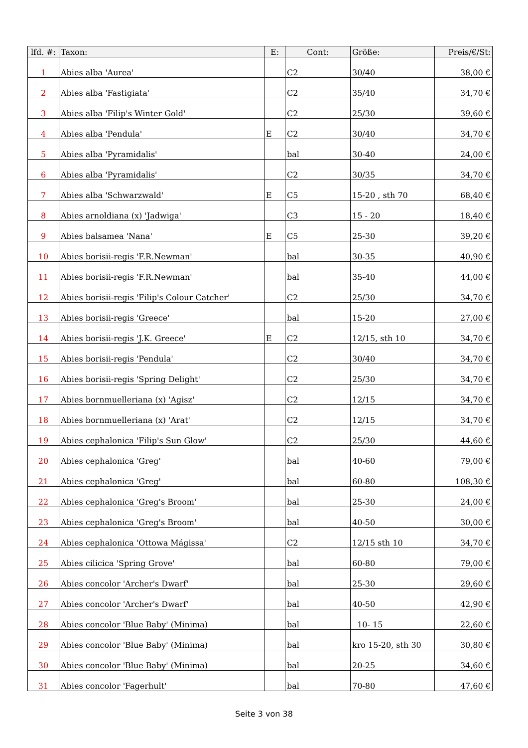| lfd. #: | Taxon: | E: | Cont: | Größe: | Preis/€/St: |
| --- | --- | --- | --- | --- | --- |
| 1 | Abies alba 'Aurea' | | C2 | 30/40 | 38,00 € |
| 2 | Abies alba 'Fastigiata' | | C2 | 35/40 | 34,70 € |
| 3 | Abies alba 'Filip's Winter Gold' | | C2 | 25/30 | 39,60 € |
| 4 | Abies alba 'Pendula' | E | C2 | 30/40 | 34,70 € |
| 5 | Abies alba 'Pyramidalis' | | bal | 30-40 | 24,00 € |
| 6 | Abies alba 'Pyramidalis' | | C2 | 30/35 | 34,70 € |
| 7 | Abies alba 'Schwarzwald' | E | C5 | 15-20 , sth 70 | 68,40 € |
| 8 | Abies arnoldiana (x) 'Jadwiga' | | C3 | 15 - 20 | 18,40 € |
| 9 | Abies balsamea 'Nana' | E | C5 | 25-30 | 39,20 € |
| 10 | Abies borisii-regis 'F.R.Newman' | | bal | 30-35 | 40,90 € |
| 11 | Abies borisii-regis 'F.R.Newman' | | bal | 35-40 | 44,00 € |
| 12 | Abies borisii-regis 'Filip's Colour Catcher' | | C2 | 25/30 | 34,70 € |
| 13 | Abies borisii-regis 'Greece' | | bal | 15-20 | 27,00 € |
| 14 | Abies borisii-regis 'J.K. Greece' | E | C2 | 12/15, sth 10 | 34,70 € |
| 15 | Abies borisii-regis 'Pendula' | | C2 | 30/40 | 34,70 € |
| 16 | Abies borisii-regis 'Spring Delight' | | C2 | 25/30 | 34,70 € |
| 17 | Abies bornmuelleriana (x) 'Agisz' | | C2 | 12/15 | 34,70 € |
| 18 | Abies bornmuelleriana (x) 'Arat' | | C2 | 12/15 | 34,70 € |
| 19 | Abies cephalonica 'Filip's Sun Glow' | | C2 | 25/30 | 44,60 € |
| 20 | Abies cephalonica 'Greg' | | bal | 40-60 | 79,00 € |
| 21 | Abies cephalonica 'Greg' | | bal | 60-80 | 108,30 € |
| 22 | Abies cephalonica 'Greg's Broom' | | bal | 25-30 | 24,00 € |
| 23 | Abies cephalonica 'Greg's Broom' | | bal | 40-50 | 30,00 € |
| 24 | Abies cephalonica 'Ottowa Mágissa' | | C2 | 12/15 sth 10 | 34,70 € |
| 25 | Abies cilicica 'Spring Grove' | | bal | 60-80 | 79,00 € |
| 26 | Abies concolor 'Archer's Dwarf' | | bal | 25-30 | 29,60 € |
| 27 | Abies concolor 'Archer's Dwarf' | | bal | 40-50 | 42,90 € |
| 28 | Abies concolor 'Blue Baby' (Minima) | | bal | 10- 15 | 22,60 € |
| 29 | Abies concolor 'Blue Baby' (Minima) | | bal | kro 15-20, sth 30 | 30,80 € |
| 30 | Abies concolor 'Blue Baby' (Minima) | | bal | 20-25 | 34,60 € |
| 31 | Abies concolor 'Fagerhult' | | bal | 70-80 | 47,60 € |
Seite 3 von 38